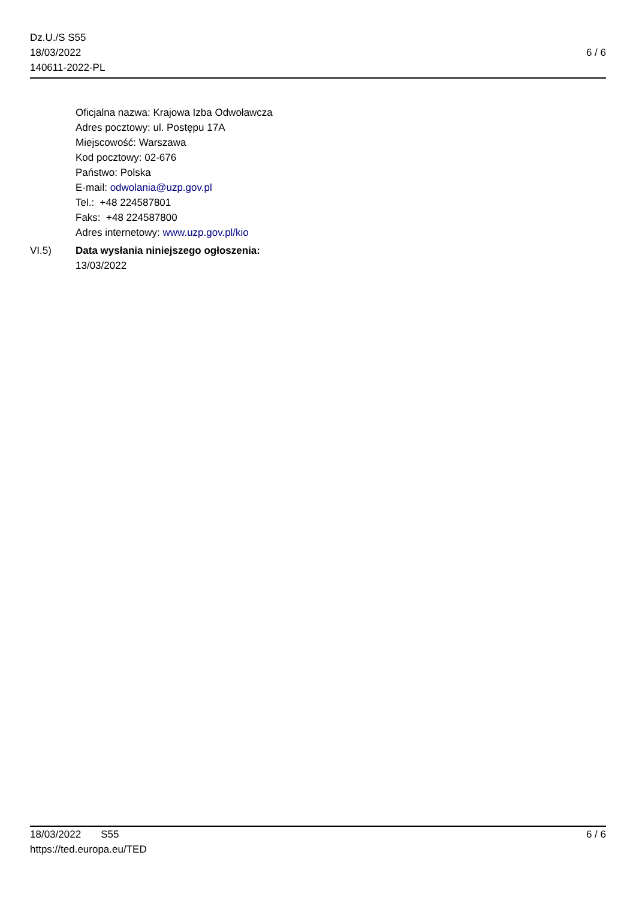Dz.U./S S55
18/03/2022
140611-2022-PL
6 / 6
Oficjalna nazwa: Krajowa Izba Odwoławcza
Adres pocztowy: ul. Postępu 17A
Miejscowość: Warszawa
Kod pocztowy: 02-676
Państwo: Polska
E-mail: odwolania@uzp.gov.pl
Tel.: +48 224587801
Faks: +48 224587800
Adres internetowy: www.uzp.gov.pl/kio
VI.5) Data wysłania niniejszego ogłoszenia:
13/03/2022
18/03/2022 S55 6 / 6
https://ted.europa.eu/TED